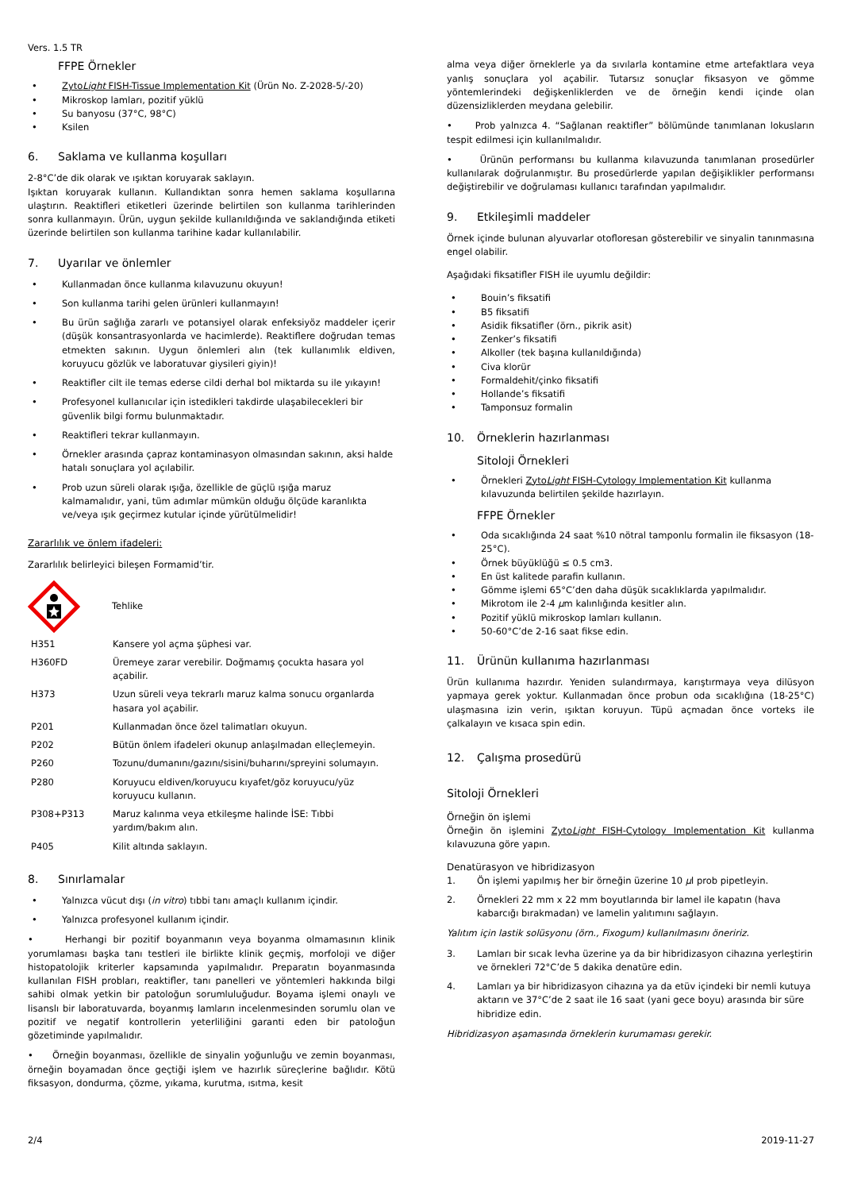Vers. 1.5 TR
FFPE Örnekler
• ZytoLight FISH-Tissue Implementation Kit (Ürün No. Z-2028-5/-20)
• Mikroskop lamları, pozitif yüklü
• Su banyosu (37°C, 98°C)
• Ksilen
6. Saklama ve kullanma koşulları
2-8°C’de dik olarak ve ışıktan koruyarak saklayın.
Işıktan koruyarak kullanın. Kullandıktan sonra hemen saklama koşullarına ulaştırın. Reaktifleri etiketleri üzerinde belirtilen son kullanma tarihlerinden sonra kullanmayın. Ürün, uygun şekilde kullanıldığında ve saklandığında etiketi üzerinde belirtilen son kullanma tarihine kadar kullanılabilir.
7. Uyarılar ve önlemler
• Kullanmadan önce kullanma kılavuzunu okuyun!
• Son kullanma tarihi gelen ürünleri kullanmayın!
• Bu ürün sağlığa zararlı ve potansiyel olarak enfeksiyöz maddeler içerir (düşük konsantrasyonlarda ve hacimlerde). Reaktiflere doğrudan temas etmekten sakının. Uygun önlemleri alın (tek kullanımlık eldiven, koruyucu gözlük ve laboratuvar giysileri giyin)!
• Reaktifler cilt ile temas ederse cildi derhal bol miktarda su ile yıkayın!
• Profesyonel kullanıcılar için istedikleri takdirde ulaşabilecekleri bir güvenlik bilgi formu bulunmaktadır.
• Reaktifleri tekrar kullanmayın.
• Örnekler arasında çapraz kontaminasyon olmasından sakının, aksi halde hatalı sonuçlara yol açılabilir.
• Prob uzun süreli olarak ışığa, özellikle de güçlü ışığa maruz kalmamalıdır, yani, tüm adımlar mümkün olduğu ölçüde karanlıkta ve/veya ışık geçirmez kutular içinde yürütülmelidir!
Zararlılık ve önlem ifadeleri:
Zararlılık belirleyici bileşen Formamid’tir.
Tehlike
| H351 | Kansere yol açma şüphesi var. |
| H360FD | Üremeye zarar verebilir. Doğmamış çocukta hasara yol açabilir. |
| H373 | Uzun süreli veya tekrarlı maruz kalma sonucu organlarda hasara yol açabilir. |
| P201 | Kullanmadan önce özel talimatları okuyun. |
| P202 | Bütün önlem ifadeleri okunup anlaşılmadan elleçlemeyin. |
| P260 | Tozunu/dumanını/gazını/sisini/buharını/spreyini solumayın. |
| P280 | Koruyucu eldiven/koruyucu kıyafet/göz koruyucu/yüz koruyucu kullanın. |
| P308+P313 | Maruz kalınma veya etkileşme halinde İSE: Tıbbi yardım/bakım alın. |
| P405 | Kilit altında saklayın. |
8. Sınırlamalar
• Yalnızca vücut dışı (in vitro) tıbbi tanı amaçlı kullanım içindir.
• Yalnızca profesyonel kullanım içindir.
• Herhangi bir pozitif boyanmanın veya boyanma olmamasının klinik yorumlaması başka tanı testleri ile birlikte klinik geçmiş, morfoloji ve diğer histopatolojik kriterler kapsamında yapılmalıdır. Preparatın boyanmasında kullanılan FISH probları, reaktifler, tanı panelleri ve yöntemleri hakkında bilgi sahibi olmak yetkin bir patoloğun sorumluluğudur. Boyama işlemi onaylı ve lisanslı bir laboratuvarda, boyanmış lamların incelenmesinden sorumlu olan ve pozitif ve negatif kontrollerin yeterliliğini garanti eden bir patoloğun gözetiminde yapılmalıdır.
• Örneğin boyanması, özellikle de sinyalin yoğunluğu ve zemin boyanması, örneğin boyamadan önce geçtiği işlem ve hazırlık süreçlerine bağlıdır. Kötü fiksasyon, dondurma, çözme, yıkama, kurutma, ısıtma, kesit
alma veya diğer örneklerle ya da sıvılarla kontamine etme artefaktlara veya yanlış sonuçlara yol açabilir. Tutarsız sonuçlar fiksasyon ve gömme yöntemlerindeki değişkenliklerden ve de örneğin kendi içinde olan düzensizliklerden meydana gelebilir.
• Prob yalnızca 4. “Sağlanan reaktifler” bölümünde tanımlanan lokusların tespit edilmesi için kullanılmalıdır.
• Ürünün performansı bu kullanma kılavuzunda tanımlanan prosedürler kullanılarak doğrulanmıştır. Bu prosedürlerde yapılan değişiklikler performansı değiştirebilir ve doğrulaması kullanıcı tarafından yapılmalıdır.
9. Etkileşimli maddeler
Örnek içinde bulunan alyuvarlar otofloresan gösterebilir ve sinyalin tanınmasına engel olabilir.
Aşağıdaki fiksatifler FISH ile uyumlu değildir:
• Bouin’s fiksatifi
• B5 fiksatifi
• Asidik fiksatifler (örn., pikrik asit)
• Zenker’s fiksatifi
• Alkoller (tek başına kullanıldığında)
• Civa klorür
• Formaldehit/çinko fiksatifi
• Hollande’s fiksatifi
• Tamponsuz formalin
10. Örneklerin hazırlanması
Sitoloji Örnekleri
• Örnekleri ZytoLight FISH-Cytology Implementation Kit kullanma kılavuzunda belirtilen şekilde hazırlayın.
FFPE Örnekler
• Oda sıcaklığında 24 saat %10 nötral tamponlu formalin ile fiksasyon (18-25°C).
• Örnek büyüklüğü ≤ 0.5 cm3.
• En üst kalitede parafin kullanın.
• Gömme işlemi 65°C’den daha düşük sıcaklıklarda yapılmalıdır.
• Mikrotom ile 2-4 µm kalınlığında kesitler alın.
• Pozitif yüklü mikroskop lamları kullanın.
• 50-60°C’de 2-16 saat fikse edin.
11. Ürünün kullanıma hazırlanması
Ürün kullanıma hazırdır. Yeniden sulandırmaya, karıştırmaya veya dilüsyon yapmaya gerek yoktur. Kullanmadan önce probun oda sıcaklığına (18-25°C) ulaşmasına izin verin, ışıktan koruyun. Tüpü açmadan önce vorteks ile çalkalayın ve kısaca spin edin.
12. Çalışma prosedürü
Sitoloji Örnekleri
Örneğin ön işlemi
Örneğin ön işlemini ZytoLight FISH-Cytology Implementation Kit kullanma kılavuzuna göre yapın.
Denatürasyon ve hibridizasyon
1. Ön işlemi yapılmış her bir örneğin üzerine 10 µl prob pipetleyin.
2. Örnekleri 22 mm x 22 mm boyutlarında bir lamel ile kapatın (hava kabarcığı bırakmadan) ve lamelin yalıtımını sağlayın.
Yalıtım için lastik solüsyonu (örn., Fixogum) kullanılmasını öneririz.
3. Lamları bir sıcak levha üzerine ya da bir hibridizasyon cihazına yerleştirin ve örnekleri 72°C’de 5 dakika denatüre edin.
4. Lamları ya bir hibridizasyon cihazına ya da etüv içindeki bir nemli kutuya aktarın ve 37°C’de 2 saat ile 16 saat (yani gece boyu) arasında bir süre hibridize edin.
Hibridizasyon aşamasında örneklerin kurumaması gerekir.
2/4 2019-11-27